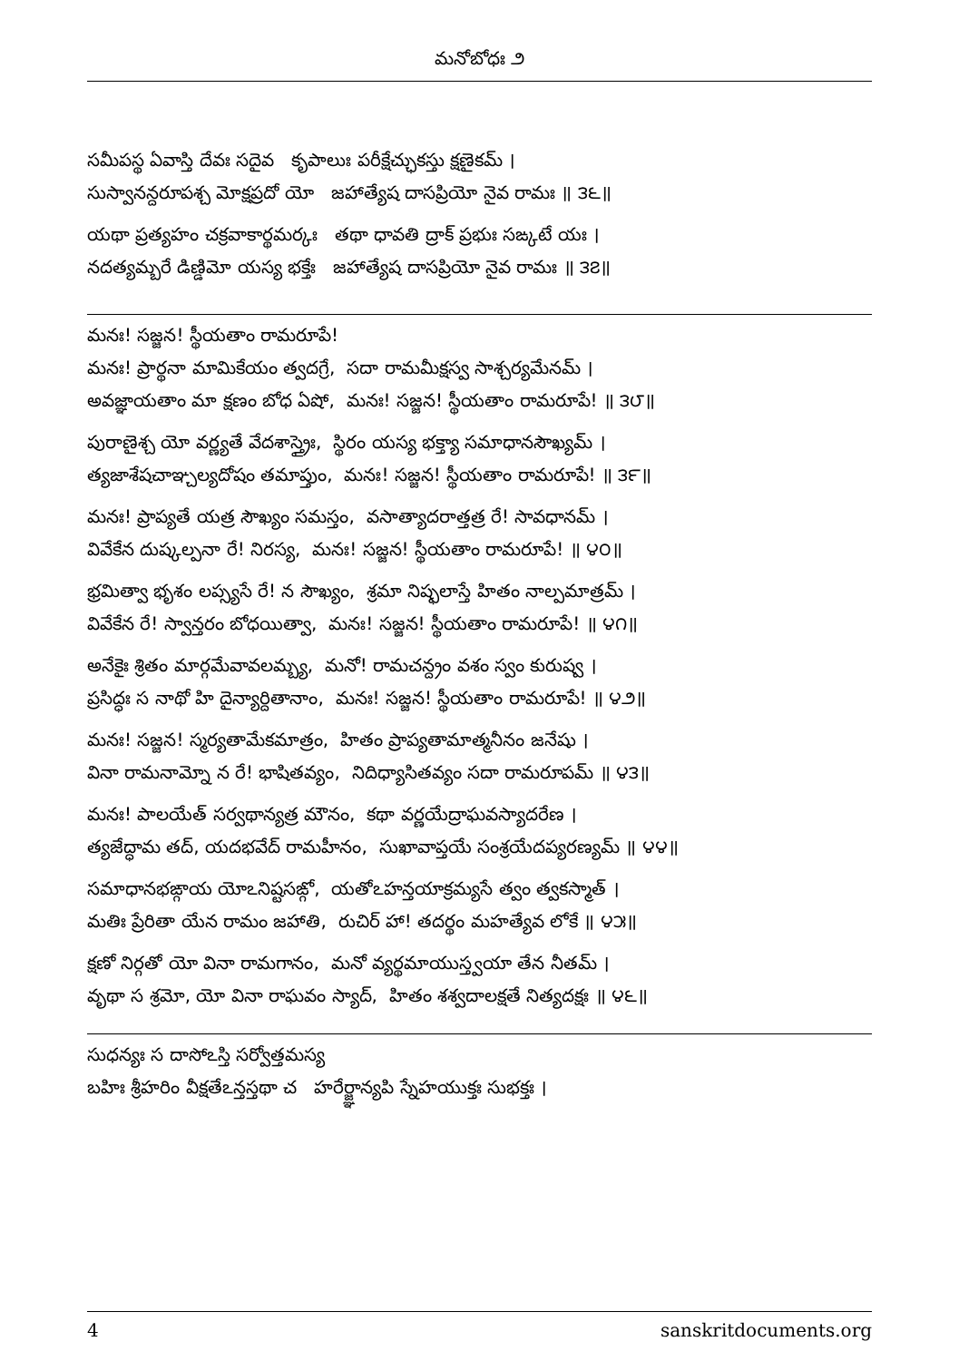మనోబోధః ౨
సమీపస్థ ఏవాస్తి దేవః సదైవ కృపాలుః పరీక్షేచ్ఛుకస్తు క్షణైకమ్ ।
సుస్వానన్దరూపశ్చ మోక్షప్రదో యో జహాత్యేష దాసప్రియో నైవ రామః ॥ ౩౬॥
యథా ప్రత్యహం చక్రవాకార్థమర్కః తథా ధావతి ద్రాక్ ప్రభుః సఙ్కటే యః ।
నదత్యమ్బరే డిణ్డిమో యస్య భక్తేః జహాత్యేష దాసప్రియో నైవ రామః ॥ ౩౭॥
మనః! సజ్జన! స్థీయతాం రామరూపే!
మనః! ప్రార్థనా మామికేయం త్వదగ్రే, సదా రామమీక్షస్వ సాశ్చర్యమేనమ్ ।
అవజ్ఞాయతాం మా క్షణం బోధ ఏషో, మనః! సజ్జన! స్థీయతాం రామరూపే! ॥ ౩౮॥
పురాణైశ్చ యో వర్ణ్యతే వేదశాస్త్రైః, స్థిరం యస్య భక్త్యా సమాధానసౌఖ్యమ్ ।
త్యజాశేషచాఞ్చల్యదోషం తమాప్తుం, మనః! సజ్జన! స్థీయతాం రామరూపే! ॥ ౩౯॥
మనః! ప్రాప్యతే యత్ర సౌఖ్యం సమస్తం, వసాత్యాదరాత్తత్ర రే! సావధానమ్ ।
వివేకేన దుష్కల్పనా రే! నిరస్య, మనః! సజ్జన! స్థీయతాం రామరూపే! ॥ ౪౦॥
భ్రమిత్వా భృశం లప్స్యసే రే! న సౌఖ్యం, శ్రమా నిష్ఫలాస్తే హితం నాల్పమాత్రమ్ ।
వివేకేన రే! స్వాన్తరం బోధయిత్వా, మనః! సజ్జన! స్థీయతాం రామరూపే! ॥ ౪౧॥
అనేకైః శ్రితం మార్గమేవావలమ్బ్య, మనో! రామచన్ద్రం వశం స్వం కురుష్వ ।
ప్రసిద్ధః స నాథో హి దైన్యార్దితానాం, మనః! సజ్జన! స్థీయతాం రామరూపే! ॥ ౪౨॥
మనః! సజ్జన! స్మర్యతామేకమాత్రం, హితం ప్రాప్యతామాత్మనీనం జనేషు ।
వినా రామనామ్నో న రే! భాషితవ్యం, నిదిధ్యాసితవ్యం సదా రామరూపమ్ ॥ ౪౩॥
మనః! పాలయేత్ సర్వథాన్యత్ర మౌనం, కథా వర్ణయేద్రాఘవస్యాదరేణ ।
త్యజేద్ధామ తద్, యదభవేద్ రామహీనం, సుఖావాప్తయే సంశ్రయేదప్యరణ్యమ్ ॥ ౪౪॥
సమాధానభఙ్గాయ యోఽనిష్టసఙ్గో, యతోఽహన్తయాక్రమ్యసే త్వం త్వకస్మాత్ ।
మతిః ప్రేరితా యేన రామం జహాతి, రుచిర్ హా! తదర్థం మహత్యేవ లోకే ॥ ౪౫॥
క్షణో నిర్గతో యో వినా రామగానం, మనో వ్యర్థమాయుస్త్వయా తేన నీతమ్ ।
వృథా స శ్రమో, యో వినా రాఘవం స్యాద్, హితం శశ్వదాలక్షతే నిత్యదక్షః ॥ ౪౬॥
సుధన్యః స దాసోఽస్తి సర్వోత్తమస్య
బహిః శ్రీహరిం వీక్షతేఽన్తస్తథా చ హరేర్జ్ఞాన్యపి స్నేహయుక్తః సుభక్తః ।
4 sanskritdocuments.org